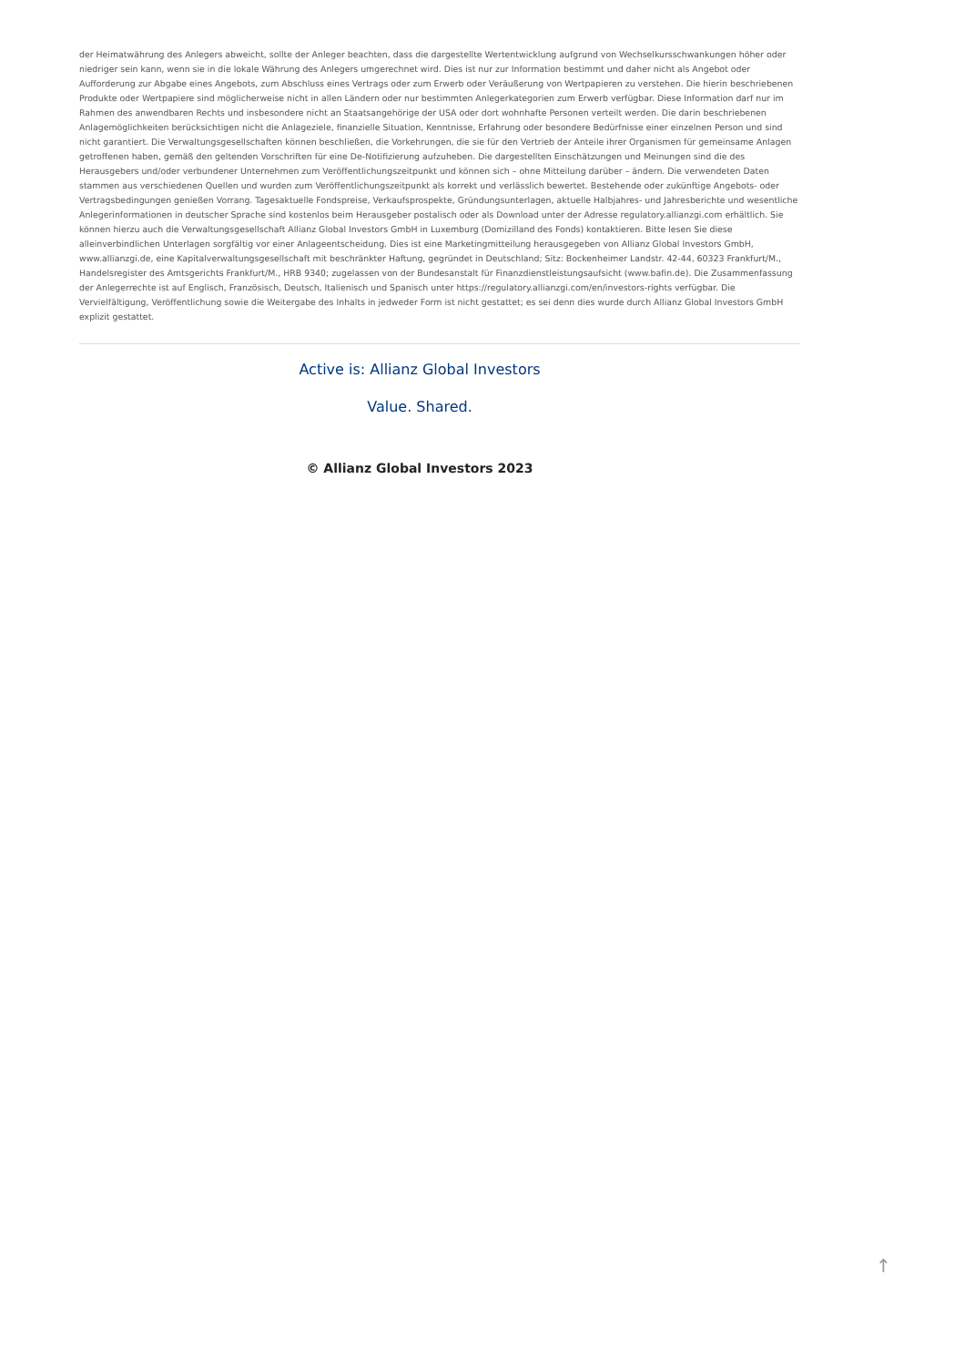der Heimatwährung des Anlegers abweicht, sollte der Anleger beachten, dass die dargestellte Wertentwicklung aufgrund von Wechselkursschwankungen höher oder niedriger sein kann, wenn sie in die lokale Währung des Anlegers umgerechnet wird. Dies ist nur zur Information bestimmt und daher nicht als Angebot oder Aufforderung zur Abgabe eines Angebots, zum Abschluss eines Vertrags oder zum Erwerb oder Veräußerung von Wertpapieren zu verstehen. Die hierin beschriebenen Produkte oder Wertpapiere sind möglicherweise nicht in allen Ländern oder nur bestimmten Anlegerkategorien zum Erwerb verfügbar. Diese Information darf nur im Rahmen des anwendbaren Rechts und insbesondere nicht an Staatsangehörige der USA oder dort wohnhafte Personen verteilt werden. Die darin beschriebenen Anlagemöglichkeiten berücksichtigen nicht die Anlageziele, finanzielle Situation, Kenntnisse, Erfahrung oder besondere Bedürfnisse einer einzelnen Person und sind nicht garantiert. Die Verwaltungsgesellschaften können beschließen, die Vorkehrungen, die sie für den Vertrieb der Anteile ihrer Organismen für gemeinsame Anlagen getroffenen haben, gemäß den geltenden Vorschriften für eine De-Notifizierung aufzuheben. Die dargestellten Einschätzungen und Meinungen sind die des Herausgebers und/oder verbundener Unternehmen zum Veröffentlichungszeitpunkt und können sich – ohne Mitteilung darüber – ändern. Die verwendeten Daten stammen aus verschiedenen Quellen und wurden zum Veröffentlichungszeitpunkt als korrekt und verlässlich bewertet. Bestehende oder zukünftige Angebots- oder Vertragsbedingungen genießen Vorrang. Tagesaktuelle Fondspreise, Verkaufsprospekte, Gründungsunterlagen, aktuelle Halbjahres- und Jahresberichte und wesentliche Anlegerinformationen in deutscher Sprache sind kostenlos beim Herausgeber postalisch oder als Download unter der Adresse regulatory.allianzgi.com erhältlich. Sie können hierzu auch die Verwaltungsgesellschaft Allianz Global Investors GmbH in Luxemburg (Domizilland des Fonds) kontaktieren. Bitte lesen Sie diese alleinverbindlichen Unterlagen sorgfältig vor einer Anlageentscheidung. Dies ist eine Marketingmitteilung herausgegeben von Allianz Global Investors GmbH, www.allianzgi.de, eine Kapitalverwaltungsgesellschaft mit beschränkter Haftung, gegründet in Deutschland; Sitz: Bockenheimer Landstr. 42-44, 60323 Frankfurt/M., Handelsregister des Amtsgerichts Frankfurt/M., HRB 9340; zugelassen von der Bundesanstalt für Finanzdienstleistungsaufsicht (www.bafin.de). Die Zusammenfassung der Anlegerrechte ist auf Englisch, Französisch, Deutsch, Italienisch und Spanisch unter https://regulatory.allianzgi.com/en/investors-rights verfügbar. Die Vervielfältigung, Veröffentlichung sowie die Weitergabe des Inhalts in jedweder Form ist nicht gestattet; es sei denn dies wurde durch Allianz Global Investors GmbH explizit gestattet.
Active is: Allianz Global Investors
Value. Shared.
© Allianz Global Investors 2023
↑